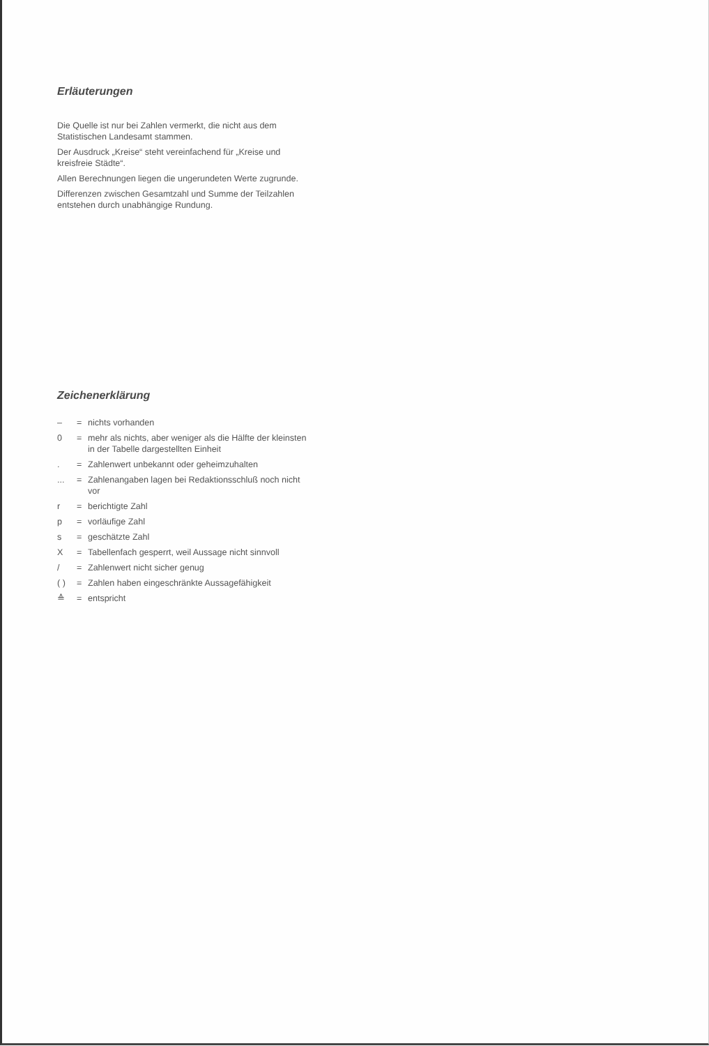Erläuterungen
Die Quelle ist nur bei Zahlen vermerkt, die nicht aus dem Statistischen Landesamt stammen.
Der Ausdruck „Kreise“ steht vereinfachend für „Kreise und kreisfreie Städte“.
Allen Berechnungen liegen die ungerundeten Werte zugrunde.
Differenzen zwischen Gesamtzahl und Summe der Teilzahlen entstehen durch unabhängige Rundung.
Zeichenerklärung
| – | = | nichts vorhanden |
| 0 | = | mehr als nichts, aber weniger als die Hälfte der kleinsten in der Tabelle dargestellten Einheit |
| . | = | Zahlenwert unbekannt oder geheimzuhalten |
| ... | = | Zahlenangaben lagen bei Redaktionsschluß noch nicht vor |
| r | = | berichtigte Zahl |
| p | = | vorläufige Zahl |
| s | = | geschätzte Zahl |
| X | = | Tabellenfach gesperrt, weil Aussage nicht sinnvoll |
| / | = | Zahlenwert nicht sicher genug |
| ( ) | = | Zahlen haben eingeschränkte Aussagefähigkeit |
| ≙ | = | entspricht |